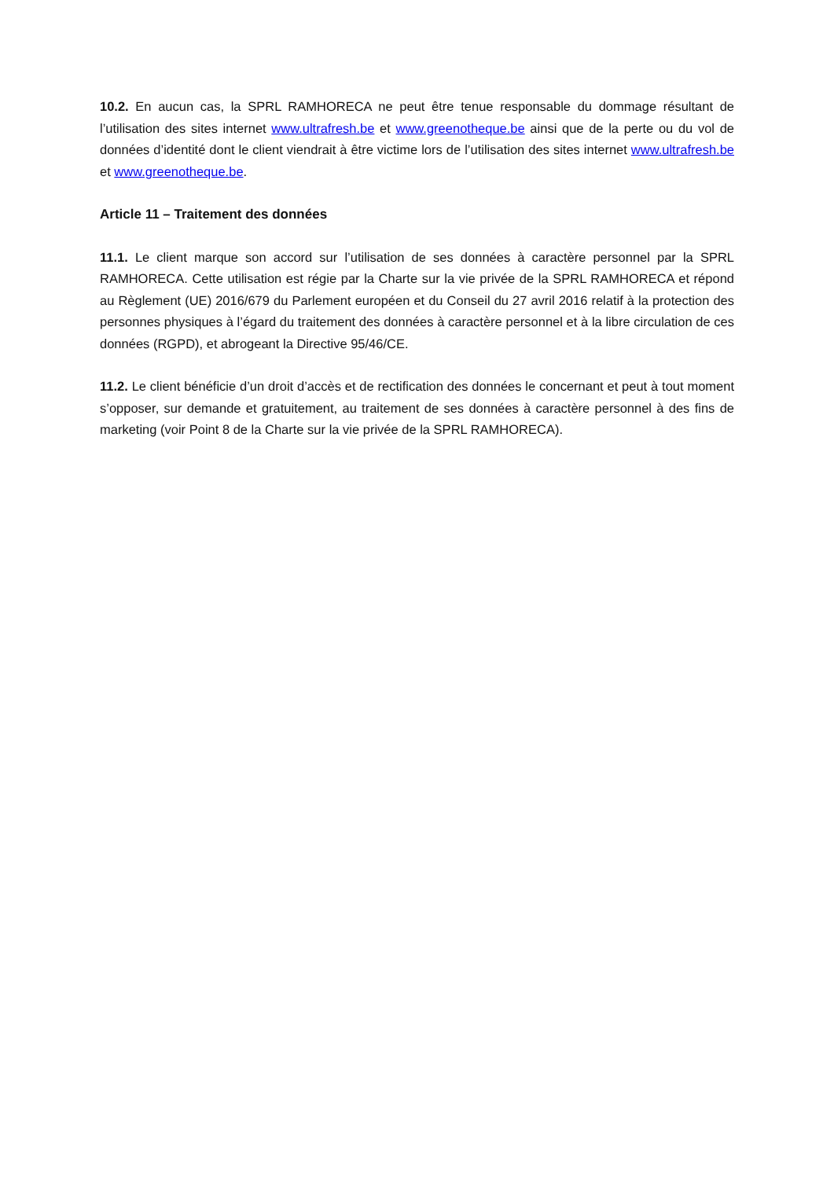10.2. En aucun cas, la SPRL RAMHORECA ne peut être tenue responsable du dommage résultant de l’utilisation des sites internet www.ultrafresh.be et www.greenotheque.be ainsi que de la perte ou du vol de données d’identité dont le client viendrait à être victime lors de l’utilisation des sites internet www.ultrafresh.be et www.greenotheque.be.
Article 11 – Traitement des données
11.1. Le client marque son accord sur l’utilisation de ses données à caractère personnel par la SPRL RAMHORECA. Cette utilisation est régie par la Charte sur la vie privée de la SPRL RAMHORECA et répond au Règlement (UE) 2016/679 du Parlement européen et du Conseil du 27 avril 2016 relatif à la protection des personnes physiques à l’égard du traitement des données à caractère personnel et à la libre circulation de ces données (RGPD), et abrogeant la Directive 95/46/CE.
11.2. Le client bénéficie d’un droit d’accès et de rectification des données le concernant et peut à tout moment s’opposer, sur demande et gratuitement, au traitement de ses données à caractère personnel à des fins de marketing (voir Point 8 de la Charte sur la vie privée de la SPRL RAMHORECA).